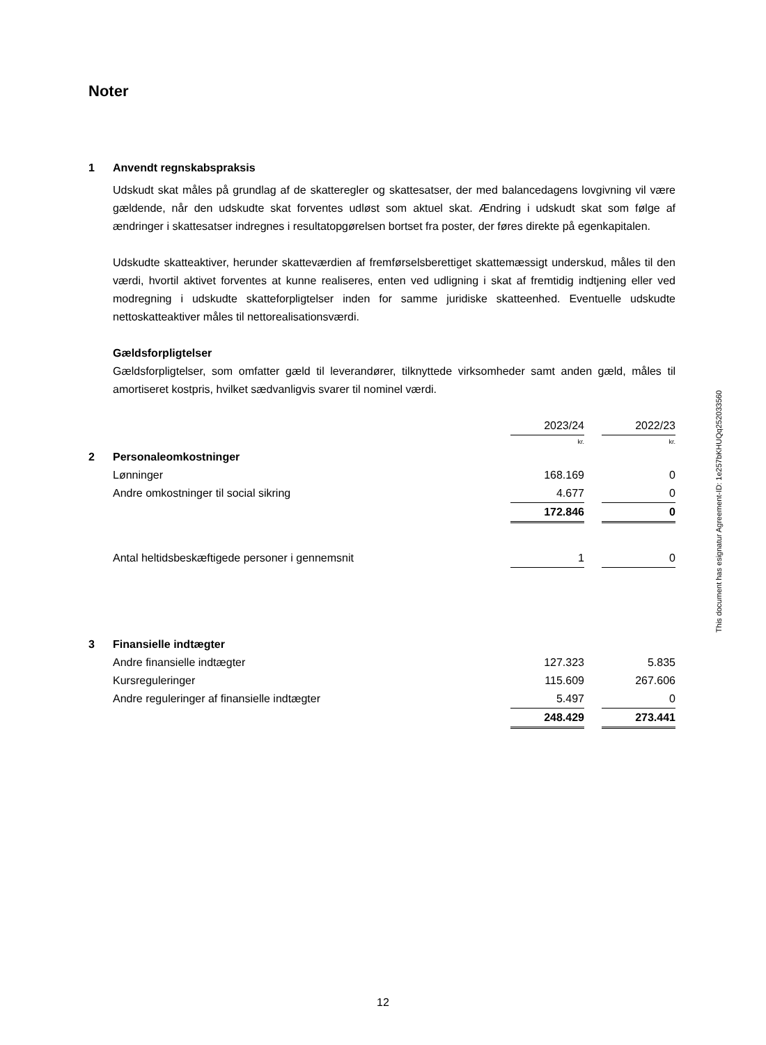Noter
1 Anvendt regnskabspraksis
Udskudt skat måles på grundlag af de skatteregler og skattesatser, der med balancedagens lovgivning vil være gældende, når den udskudte skat forventes udløst som aktuel skat. Ændring i udskudt skat som følge af ændringer i skattesatser indregnes i resultatopgørelsen bortset fra poster, der føres direkte på egenkapitalen.
Udskudte skatteaktiver, herunder skatteværdien af fremførselsberettiget skattemæssigt underskud, måles til den værdi, hvortil aktivet forventes at kunne realiseres, enten ved udligning i skat af fremtidig indtjening eller ved modregning i udskudte skatteforpligtelser inden for samme juridiske skatteenhed. Eventuelle udskudte nettoskatteaktiver måles til nettorealisationsværdi.
Gældsforpligtelser
Gældsforpligtelser, som omfatter gæld til leverandører, tilknyttede virksomheder samt anden gæld, måles til amortiseret kostpris, hvilket sædvanligvis svarer til nominel værdi.
| | | 2023/24 | | 2022/23 |
| | | kr. | | kr. |
| 2 | Personaleomkostninger | | | |
| | Lønninger | 168.169 | | 0 |
| | Andre omkostninger til social sikring | 4.677 | | 0 |
| | | 172.846 | | 0 |
| | Antal heltidsbeskæftigede personer i gennemsnit | 1 | | 0 |
| 3 | Finansielle indtægter | | | |
| | Andre finansielle indtægter | 127.323 | | 5.835 |
| | Kursreguleringer | 115.609 | | 267.606 |
| | Andre reguleringer af finansielle indtægter | 5.497 | | 0 |
| | | 248.429 | | 273.441 |
This document has esignatur Agreement-ID: 1e257bKHUQq252033560
12